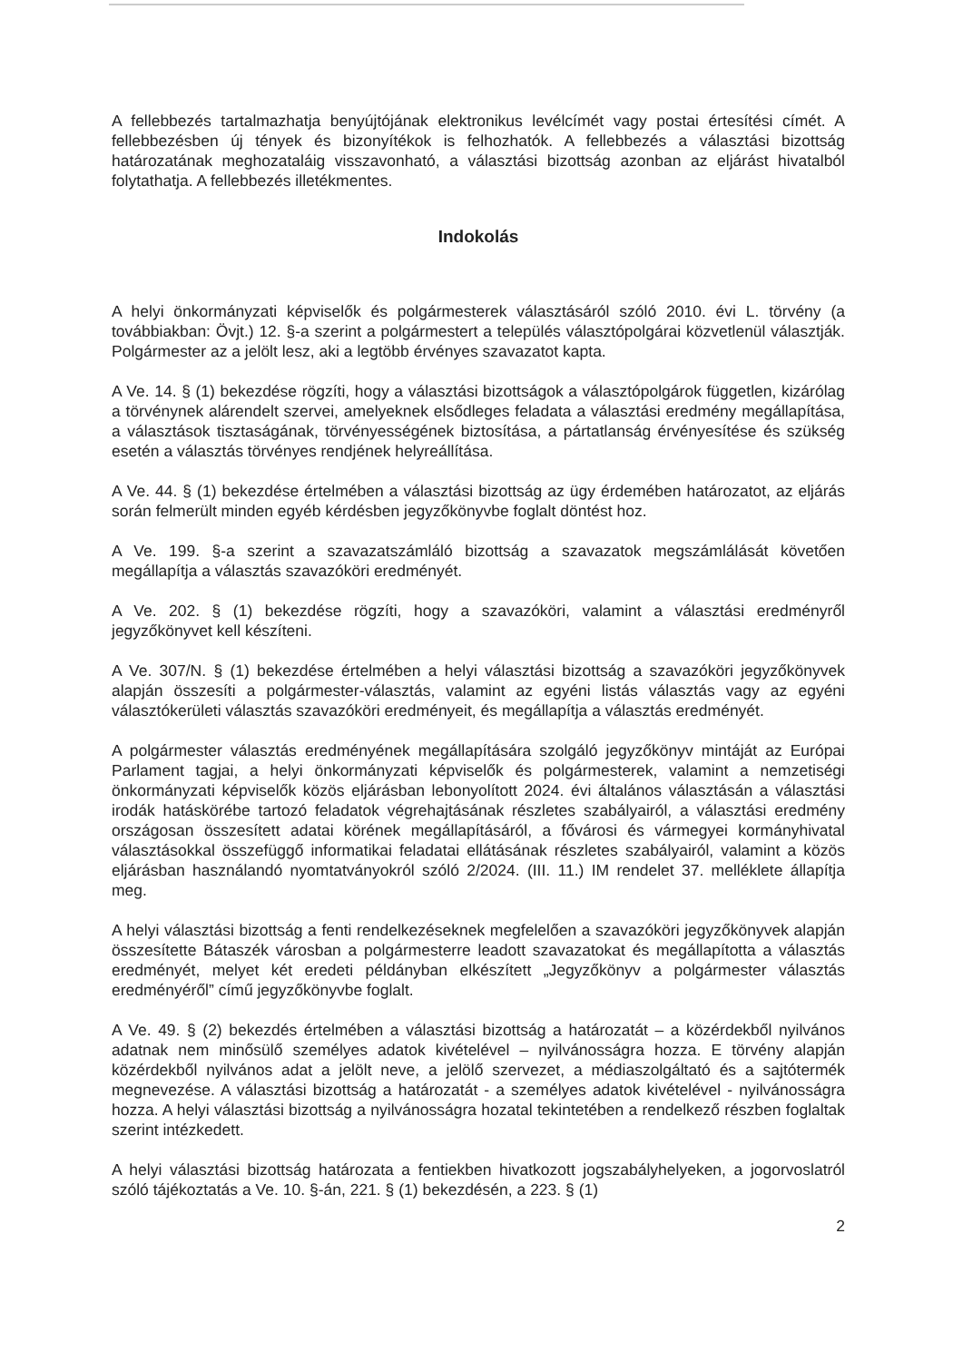A fellebbezés tartalmazhatja benyújtójának elektronikus levélcímét vagy postai értesítési címét. A fellebbezésben új tények és bizonyítékok is felhozhatók. A fellebbezés a választási bizottság határozatának meghozataláig visszavonható, a választási bizottság azonban az eljárást hivatalból folytathatja. A fellebbezés illetékmentes.
Indokolás
A helyi önkormányzati képviselők és polgármesterek választásáról szóló 2010. évi L. törvény (a továbbiakban: Övjt.) 12. §-a szerint a polgármestert a település választópolgárai közvetlenül választják. Polgármester az a jelölt lesz, aki a legtöbb érvényes szavazatot kapta.
A Ve. 14. § (1) bekezdése rögzíti, hogy a választási bizottságok a választópolgárok független, kizárólag a törvénynek alárendelt szervei, amelyeknek elsődleges feladata a választási eredmény megállapítása, a választások tisztaságának, törvényességének biztosítása, a pártatlanság érvényesítése és szükség esetén a választás törvényes rendjének helyreállítása.
A Ve. 44. § (1) bekezdése értelmében a választási bizottság az ügy érdemében határozatot, az eljárás során felmerült minden egyéb kérdésben jegyzőkönyvbe foglalt döntést hoz.
A Ve. 199. §-a szerint a szavazatszámláló bizottság a szavazatok megszámlálását követően megállapítja a választás szavazóköri eredményét.
A Ve. 202. § (1) bekezdése rögzíti, hogy a szavazóköri, valamint a választási eredményről jegyzőkönyvet kell készíteni.
A Ve. 307/N. § (1) bekezdése értelmében a helyi választási bizottság a szavazóköri jegyzőkönyvek alapján összesíti a polgármester-választás, valamint az egyéni listás választás vagy az egyéni választókerületi választás szavazóköri eredményeit, és megállapítja a választás eredményét.
A polgármester választás eredményének megállapítására szolgáló jegyzőkönyv mintáját az Európai Parlament tagjai, a helyi önkormányzati képviselők és polgármesterek, valamint a nemzetiségi önkormányzati képviselők közös eljárásban lebonyolított 2024. évi általános választásán a választási irodák hatáskörébe tartozó feladatok végrehajtásának részletes szabályairól, a választási eredmény országosan összesített adatai körének megállapításáról, a fővárosi és vármegyei kormányhivatal választásokkal összefüggő informatikai feladatai ellátásának részletes szabályairól, valamint a közös eljárásban használandó nyomtatványokról szóló 2/2024. (III. 11.) IM rendelet 37. melléklete állapítja meg.
A helyi választási bizottság a fenti rendelkezéseknek megfelelően a szavazóköri jegyzőkönyvek alapján összesítette Bátaszék városban a polgármesterre leadott szavazatokat és megállapította a választás eredményét, melyet két eredeti példányban elkészített „Jegyzőkönyv a polgármester választás eredményéről” című jegyzőkönyvbe foglalt.
A Ve. 49. § (2) bekezdés értelmében a választási bizottság a határozatát – a közérdekből nyilvános adatnak nem minősülő személyes adatok kivételével – nyilvánosságra hozza. E törvény alapján közérdekből nyilvános adat a jelölt neve, a jelölő szervezet, a médiaszolgáltató és a sajtótermék megnevezése. A választási bizottság a határozatát - a személyes adatok kivételével - nyilvánosságra hozza. A helyi választási bizottság a nyilvánosságra hozatal tekintetében a rendelkező részben foglaltak szerint intézkedett.
A helyi választási bizottság határozata a fentiekben hivatkozott jogszabályhelyeken, a jogorvoslatról szóló tájékoztatás a Ve. 10. §-án, 221. § (1) bekezdésén, a 223. § (1)
2